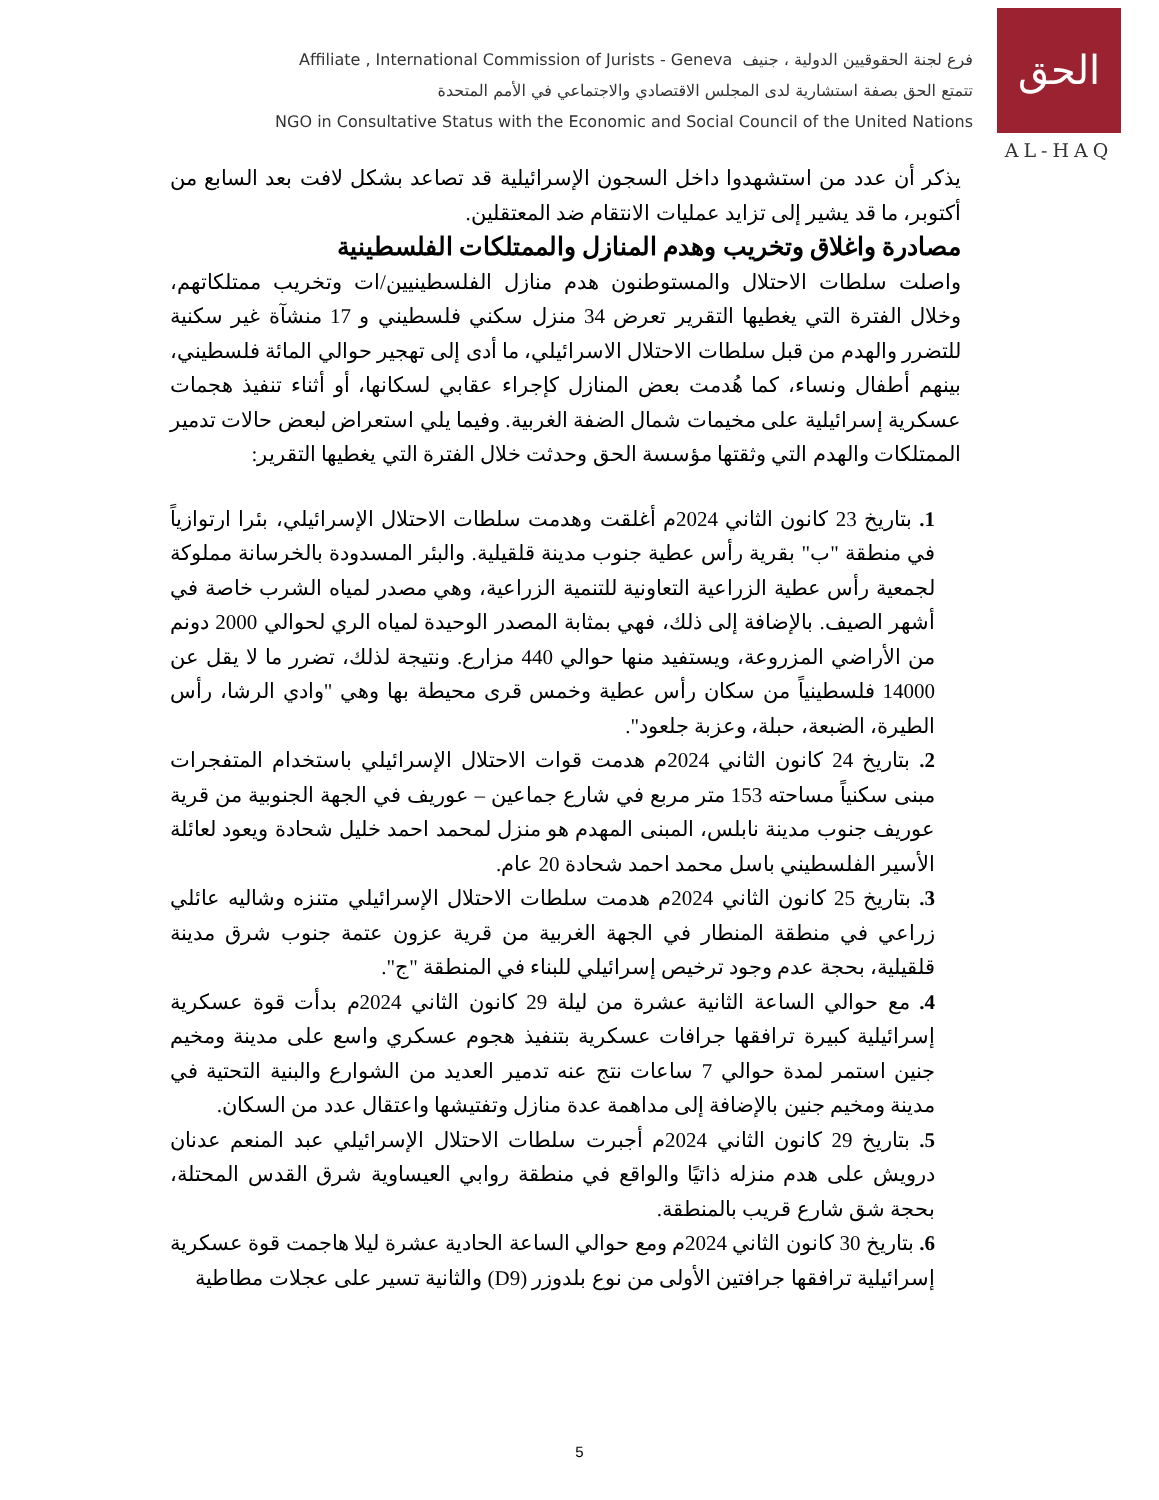Affiliate , International Commission of Jurists - Geneva فرع لجنة الحقوقيين الدولية ، جنيف
تتمتع الحق بصفة استشارية لدى المجلس الاقتصادي والاجتماعي في الأمم المتحدة
NGO in Consultative Status with the Economic and Social Council of the United Nations
الحق
AL-HAQ
يذكر أن عدد من استشهدوا داخل السجون الإسرائيلية قد تصاعد بشكل لافت بعد السابع من أكتوبر، ما قد يشير إلى تزايد عمليات الانتقام ضد المعتقلين.
مصادرة واغلاق وتخريب وهدم المنازل والممتلكات الفلسطينية
واصلت سلطات الاحتلال والمستوطنون هدم منازل الفلسطينيين/ات وتخريب ممتلكاتهم، وخلال الفترة التي يغطيها التقرير تعرض 34 منزل سكني فلسطيني و 17 منشآة غير سكنية للتضرر والهدم من قبل سلطات الاحتلال الاسرائيلي، ما أدى إلى تهجير حوالي المائة فلسطيني، بينهم أطفال ونساء، كما هُدمت بعض المنازل كإجراء عقابي لسكانها، أو أثناء تنفيذ هجمات عسكرية إسرائيلية على مخيمات شمال الضفة الغربية. وفيما يلي استعراض لبعض حالات تدمير الممتلكات والهدم التي وثقتها مؤسسة الحق وحدثت خلال الفترة التي يغطيها التقرير:
1. بتاريخ 23 كانون الثاني 2024م أغلقت وهدمت سلطات الاحتلال الإسرائيلي، بئرا ارتوازياً في منطقة "ب" بقرية رأس عطية جنوب مدينة قلقيلية. والبئر المسدودة بالخرسانة مملوكة لجمعية رأس عطية الزراعية التعاونية للتنمية الزراعية، وهي مصدر لمياه الشرب خاصة في أشهر الصيف. بالإضافة إلى ذلك، فهي بمثابة المصدر الوحيدة لمياه الري لحوالي 2000 دونم من الأراضي المزروعة، ويستفيد منها حوالي 440 مزارع. ونتيجة لذلك، تضرر ما لا يقل عن 14000 فلسطينياً من سكان رأس عطية وخمس قرى محيطة بها وهي "وادي الرشا، رأس الطيرة، الضبعة، حبلة، وعزبة جلعود".
2. بتاريخ 24 كانون الثاني 2024م هدمت قوات الاحتلال الإسرائيلي باستخدام المتفجرات مبنى سكنياً مساحته 153 متر مربع في شارع جماعين – عوريف في الجهة الجنوبية من قرية عوريف جنوب مدينة نابلس، المبنى المهدم هو منزل لمحمد احمد خليل شحادة ويعود لعائلة الأسير الفلسطيني باسل محمد احمد شحادة 20 عام.
3. بتاريخ 25 كانون الثاني 2024م هدمت سلطات الاحتلال الإسرائيلي متنزه وشاليه عائلي زراعي في منطقة المنطار في الجهة الغربية من قرية عزون عتمة جنوب شرق مدينة قلقيلية، بحجة عدم وجود ترخيص إسرائيلي للبناء في المنطقة "ج".
4. مع حوالي الساعة الثانية عشرة من ليلة 29 كانون الثاني 2024م بدأت قوة عسكرية إسرائيلية كبيرة ترافقها جرافات عسكرية بتنفيذ هجوم عسكري واسع على مدينة ومخيم جنين استمر لمدة حوالي 7 ساعات نتج عنه تدمير العديد من الشوارع والبنية التحتية في مدينة ومخيم جنين بالإضافة إلى مداهمة عدة منازل وتفتيشها واعتقال عدد من السكان.
5. بتاريخ 29 كانون الثاني 2024م أجبرت سلطات الاحتلال الإسرائيلي عبد المنعم عدنان درويش على هدم منزله ذاتيًا والواقع في منطقة روابي العيساوية شرق القدس المحتلة، بحجة شق شارع قريب بالمنطقة.
6. بتاريخ 30 كانون الثاني 2024م ومع حوالي الساعة الحادية عشرة ليلا هاجمت قوة عسكرية إسرائيلية ترافقها جرافتين الأولى من نوع بلدوزر (D9) والثانية تسير على عجلات مطاطية
5